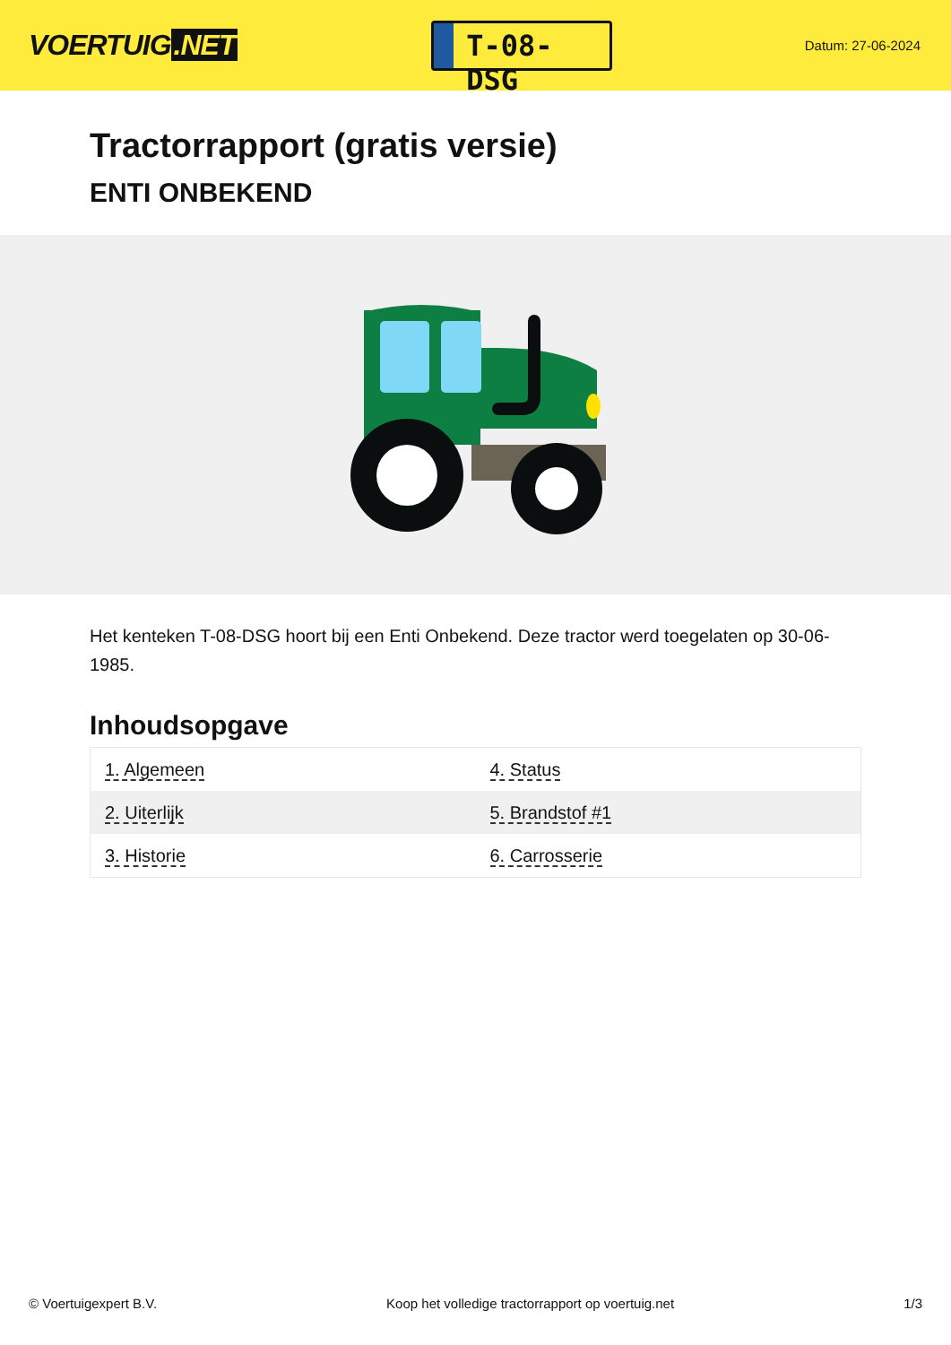VOERTUIG.NET
T-08-DSG
Datum: 27-06-2024
Tractorrapport (gratis versie)
ENTI ONBEKEND
Het kenteken T-08-DSG hoort bij een Enti Onbekend. Deze tractor werd toegelaten op 30-06-1985.
Inhoudsopgave
| 1. Algemeen | 4. Status |
| 2. Uiterlijk | 5. Brandstof #1 |
| 3. Historie | 6. Carrosserie |
© Voertuigexpert B.V. Koop het volledige tractorrapport op voertuig.net 1/3